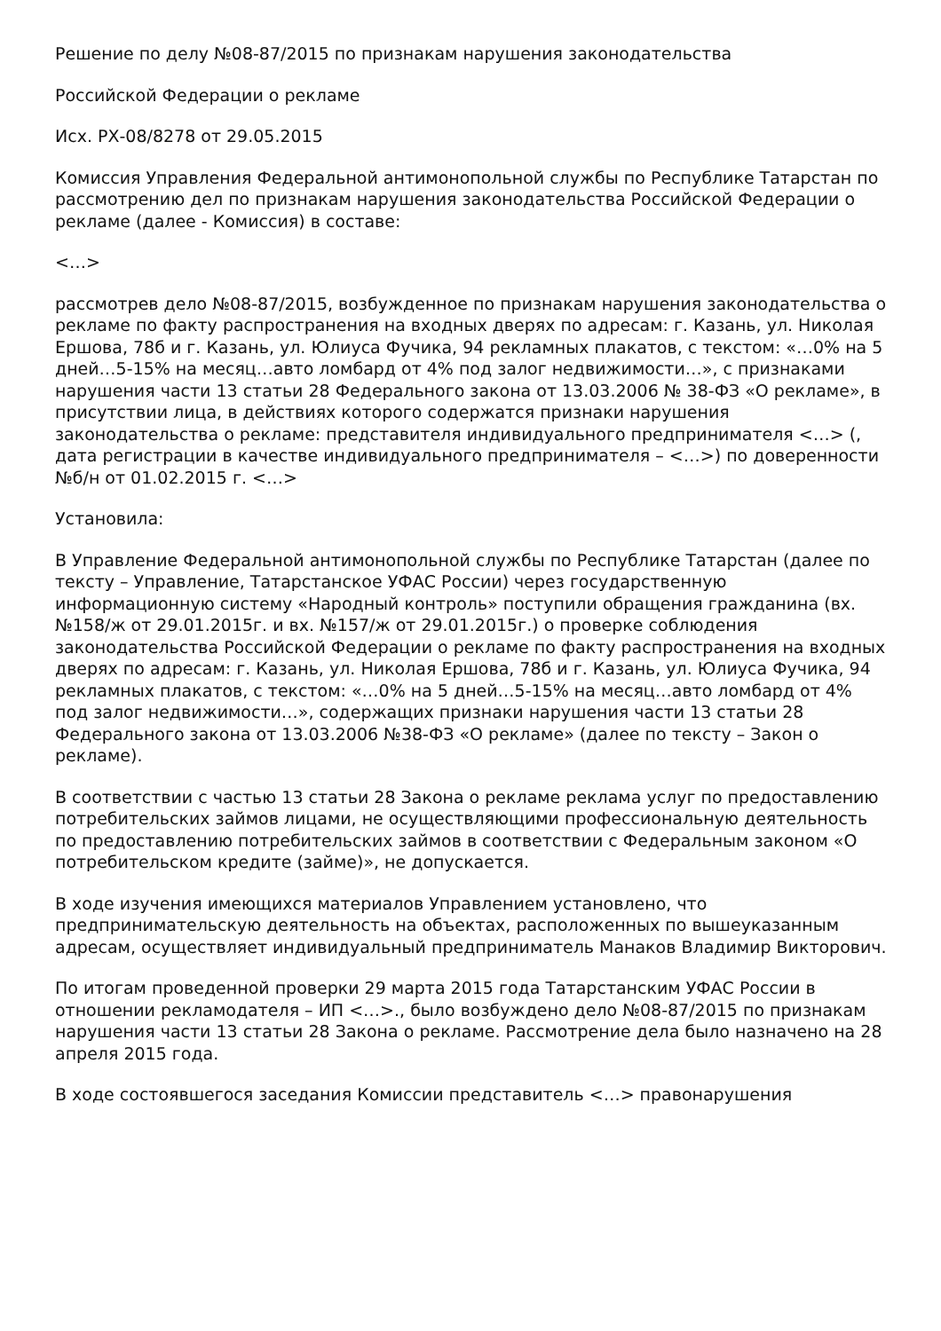Решение по делу №08-87/2015 по признакам нарушения законодательства
Российской Федерации о рекламе
Исх. РХ-08/8278 от 29.05.2015
Комиссия Управления Федеральной антимонопольной службы по Республике Татарстан по рассмотрению дел по признакам нарушения законодательства Российской Федерации о рекламе (далее - Комиссия) в составе:
<…>
рассмотрев дело №08-87/2015, возбужденное по признакам нарушения законодательства о рекламе по факту распространения на входных дверях по адресам: г. Казань, ул. Николая Ершова, 78б и г. Казань, ул. Юлиуса Фучика, 94 рекламных плакатов, с текстом: «…0% на 5 дней…5-15% на месяц…авто ломбард от 4% под залог недвижимости…», с признаками нарушения части 13 статьи 28 Федерального закона от 13.03.2006 № 38-ФЗ «О рекламе», в присутствии лица, в действиях которого содержатся признаки нарушения законодательства о рекламе: представителя индивидуального предпринимателя <…> (, дата регистрации в качестве индивидуального предпринимателя – <…>) по доверенности №б/н от 01.02.2015 г. <…>
Установила:
В Управление Федеральной антимонопольной службы по Республике Татарстан (далее по тексту – Управление, Татарстанское УФАС России) через государственную информационную систему «Народный контроль» поступили обращения гражданина (вх. №158/ж от 29.01.2015г. и вх. №157/ж от 29.01.2015г.) о проверке соблюдения законодательства Российской Федерации о рекламе по факту распространения на входных дверях по адресам: г. Казань, ул. Николая Ершова, 78б и г. Казань, ул. Юлиуса Фучика, 94 рекламных плакатов, с текстом: «…0% на 5 дней…5-15% на месяц…авто ломбард от 4% под залог недвижимости…», содержащих признаки нарушения части 13 статьи 28 Федерального закона от 13.03.2006 №38-ФЗ «О рекламе» (далее по тексту – Закон о рекламе).
В соответствии с частью 13 статьи 28 Закона о рекламе реклама услуг по предоставлению потребительских займов лицами, не осуществляющими профессиональную деятельность по предоставлению потребительских займов в соответствии с Федеральным законом «О потребительском кредите (займе)», не допускается.
В ходе изучения имеющихся материалов Управлением установлено, что предпринимательскую деятельность на объектах, расположенных по вышеуказанным адресам, осуществляет индивидуальный предприниматель Манаков Владимир Викторович.
По итогам проведенной проверки 29 марта 2015 года Татарстанским УФАС России в отношении рекламодателя – ИП <…>., было возбуждено дело №08-87/2015 по признакам нарушения части 13 статьи 28 Закона о рекламе. Рассмотрение дела было назначено на 28 апреля 2015 года.
В ходе состоявшегося заседания Комиссии представитель <…> правонарушения